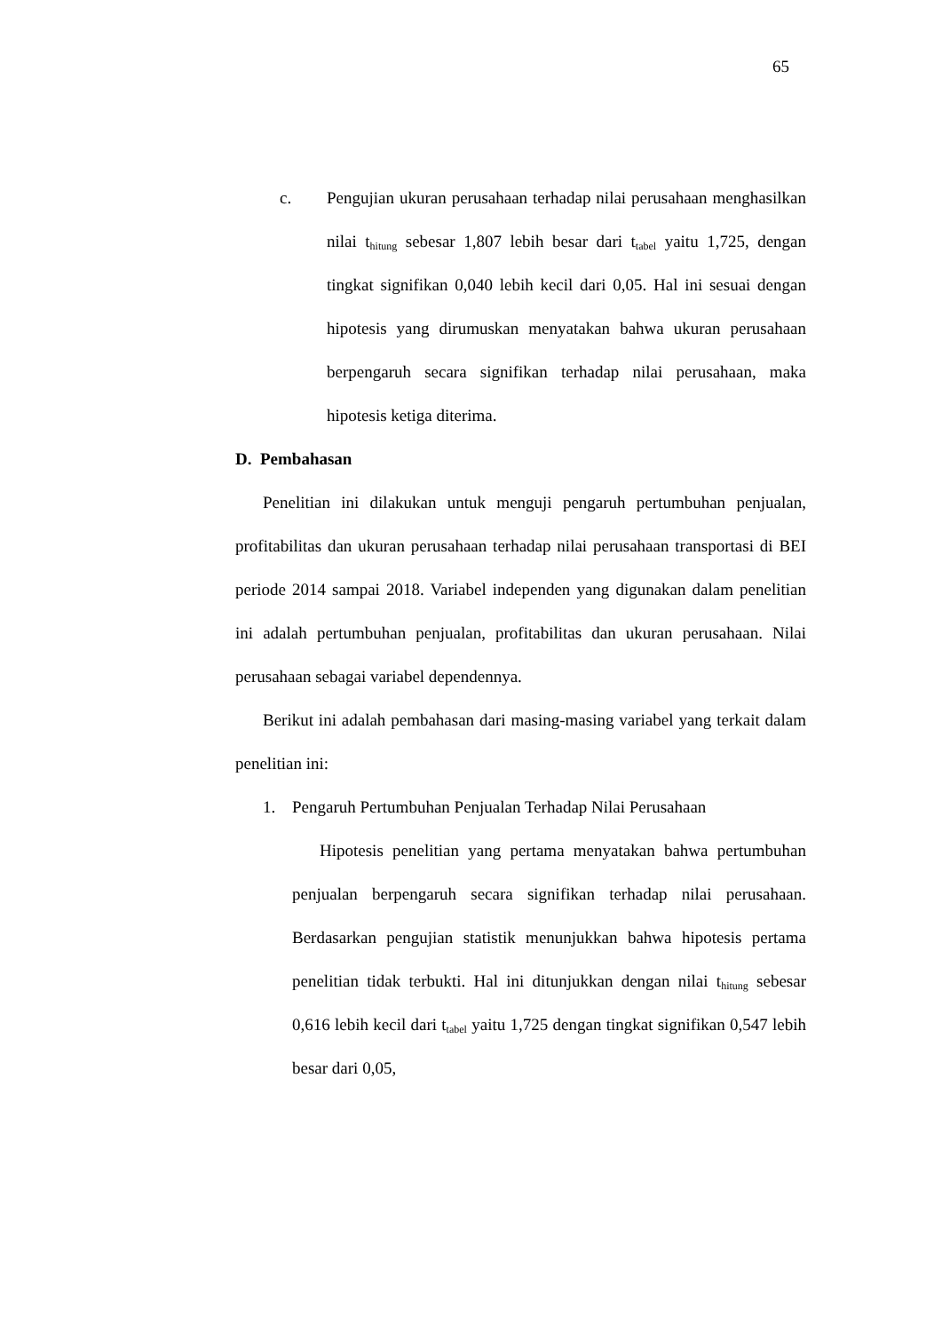65
c. Pengujian ukuran perusahaan terhadap nilai perusahaan menghasilkan nilai t<sub>hitung</sub> sebesar 1,807 lebih besar dari t<sub>tabel</sub> yaitu 1,725, dengan tingkat signifikan 0,040 lebih kecil dari 0,05. Hal ini sesuai dengan hipotesis yang dirumuskan menyatakan bahwa ukuran perusahaan berpengaruh secara signifikan terhadap nilai perusahaan, maka hipotesis ketiga diterima.
D. Pembahasan
Penelitian ini dilakukan untuk menguji pengaruh pertumbuhan penjualan, profitabilitas dan ukuran perusahaan terhadap nilai perusahaan transportasi di BEI periode 2014 sampai 2018. Variabel independen yang digunakan dalam penelitian ini adalah pertumbuhan penjualan, profitabilitas dan ukuran perusahaan. Nilai perusahaan sebagai variabel dependennya.
Berikut ini adalah pembahasan dari masing-masing variabel yang terkait dalam penelitian ini:
1. Pengaruh Pertumbuhan Penjualan Terhadap Nilai Perusahaan
Hipotesis penelitian yang pertama menyatakan bahwa pertumbuhan penjualan berpengaruh secara signifikan terhadap nilai perusahaan. Berdasarkan pengujian statistik menunjukkan bahwa hipotesis pertama penelitian tidak terbukti. Hal ini ditunjukkan dengan nilai t<sub>hitung</sub> sebesar 0,616 lebih kecil dari t<sub>tabel</sub> yaitu 1,725 dengan tingkat signifikan 0,547 lebih besar dari 0,05,